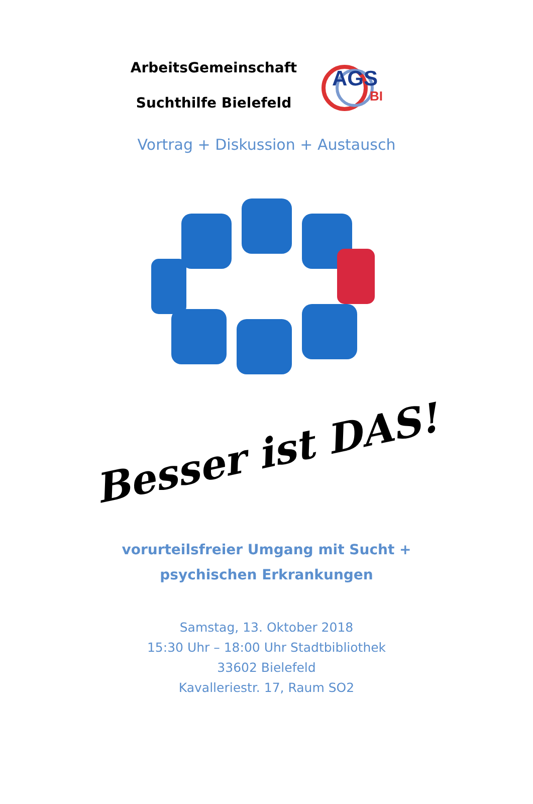ArbeitsGemeinschaft
Suchthilfe Bielefeld
AGS
BI
Vortrag + Diskussion + Austausch
Besser ist DAS!
vorurteilsfreier Umgang mit Sucht +
psychischen Erkrankungen
Samstag, 13. Oktober 2018
15:30 Uhr – 18:00 Uhr Stadtbibliothek
33602 Bielefeld
Kavalleriestr. 17, Raum SO2